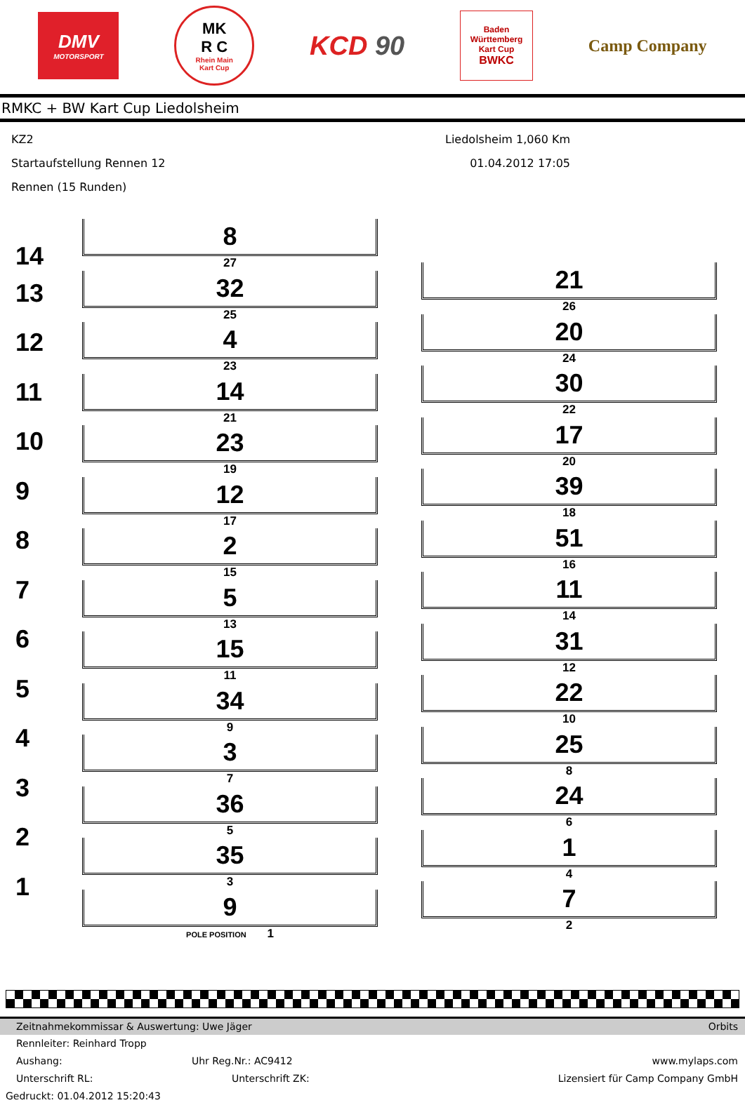DMV
MOTORSPORT
MK
R C
Rhein Main
Kart Cup
KCD 90
Baden
Württemberg
Kart Cup
BWKC
Camp Company
RMKC + BW Kart Cup Liedolsheim
KZ2
Startaufstellung Rennen 12
Rennen (15 Runden)
Liedolsheim 1,060 Km
01.04.2012 17:05
14
13
12
11
10
9
8
7
6
5
4
3
2
1
8
27
32
25
4
23
14
21
23
19
12
17
2
15
5
13
15
11
34
9
3
7
36
5
35
3
9
POLE POSITION 1
21
26
20
24
30
22
17
20
39
18
51
16
11
14
31
12
22
10
25
8
24
6
1
4
7
2
Zeitnahmekommissar & Auswertung: Uwe Jäger Orbits
Rennleiter: Reinhard Tropp
Aushang: Uhr Reg.Nr.: AC9412 www.mylaps.com
Unterschrift RL: Unterschrift ZK: Lizensiert für Camp Company GmbH
Gedruckt: 01.04.2012 15:20:43